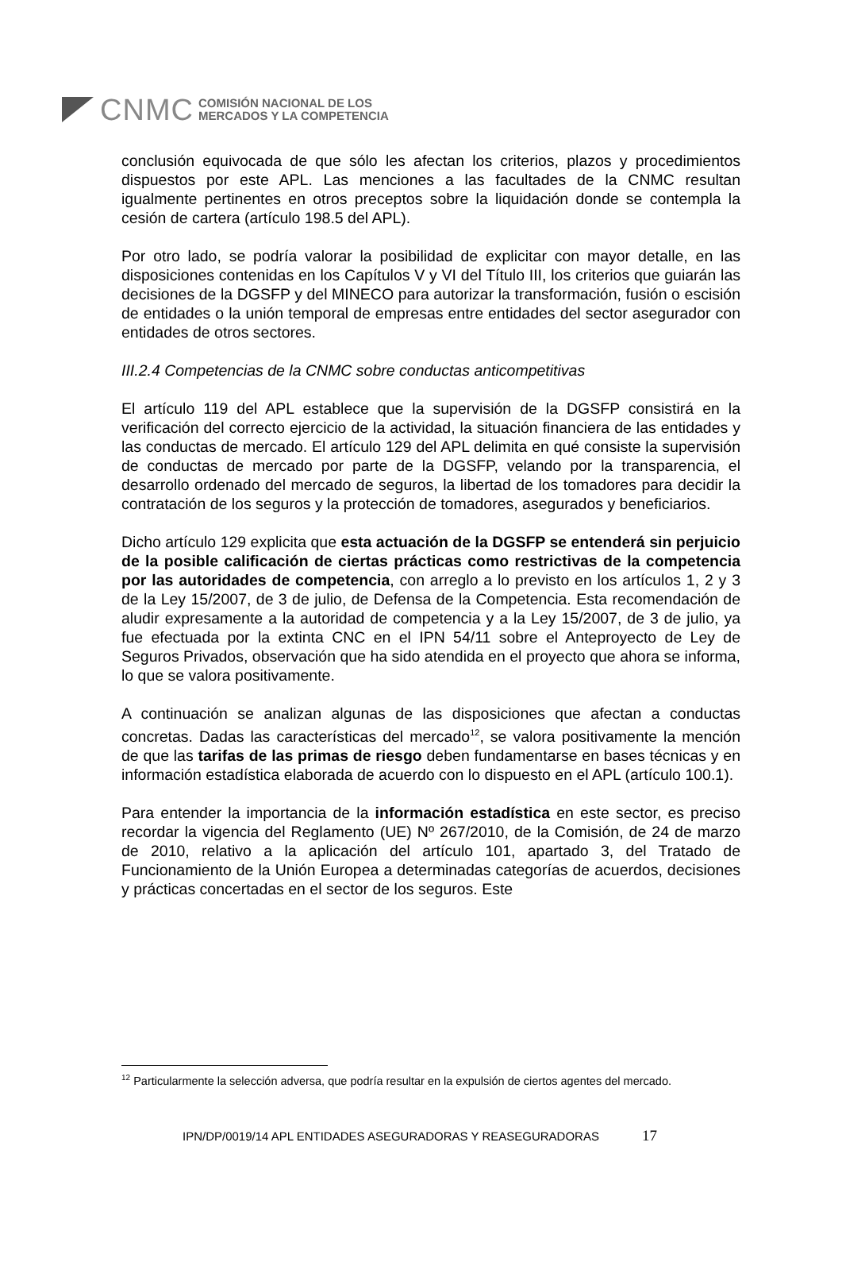CNMC
COMISIÓN NACIONAL DE LOS
MERCADOS Y LA COMPETENCIA
conclusión equivocada de que sólo les afectan los criterios, plazos y procedimientos dispuestos por este APL. Las menciones a las facultades de la CNMC resultan igualmente pertinentes en otros preceptos sobre la liquidación donde se contempla la cesión de cartera (artículo 198.5 del APL).
Por otro lado, se podría valorar la posibilidad de explicitar con mayor detalle, en las disposiciones contenidas en los Capítulos V y VI del Título III, los criterios que guiarán las decisiones de la DGSFP y del MINECO para autorizar la transformación, fusión o escisión de entidades o la unión temporal de empresas entre entidades del sector asegurador con entidades de otros sectores.
III.2.4 Competencias de la CNMC sobre conductas anticompetitivas
El artículo 119 del APL establece que la supervisión de la DGSFP consistirá en la verificación del correcto ejercicio de la actividad, la situación financiera de las entidades y las conductas de mercado. El artículo 129 del APL delimita en qué consiste la supervisión de conductas de mercado por parte de la DGSFP, velando por la transparencia, el desarrollo ordenado del mercado de seguros, la libertad de los tomadores para decidir la contratación de los seguros y la protección de tomadores, asegurados y beneficiarios.
Dicho artículo 129 explicita que esta actuación de la DGSFP se entenderá sin perjuicio de la posible calificación de ciertas prácticas como restrictivas de la competencia por las autoridades de competencia, con arreglo a lo previsto en los artículos 1, 2 y 3 de la Ley 15/2007, de 3 de julio, de Defensa de la Competencia. Esta recomendación de aludir expresamente a la autoridad de competencia y a la Ley 15/2007, de 3 de julio, ya fue efectuada por la extinta CNC en el IPN 54/11 sobre el Anteproyecto de Ley de Seguros Privados, observación que ha sido atendida en el proyecto que ahora se informa, lo que se valora positivamente.
A continuación se analizan algunas de las disposiciones que afectan a conductas concretas. Dadas las características del mercado<sup>12</sup>, se valora positivamente la mención de que las tarifas de las primas de riesgo deben fundamentarse en bases técnicas y en información estadística elaborada de acuerdo con lo dispuesto en el APL (artículo 100.1).
Para entender la importancia de la información estadística en este sector, es preciso recordar la vigencia del Reglamento (UE) Nº 267/2010, de la Comisión, de 24 de marzo de 2010, relativo a la aplicación del artículo 101, apartado 3, del Tratado de Funcionamiento de la Unión Europea a determinadas categorías de acuerdos, decisiones y prácticas concertadas en el sector de los seguros. Este
<sup>12</sup> Particularmente la selección adversa, que podría resultar en la expulsión de ciertos agentes del mercado.
IPN/DP/0019/14 APL ENTIDADES ASEGURADORAS Y REASEGURADORAS 17